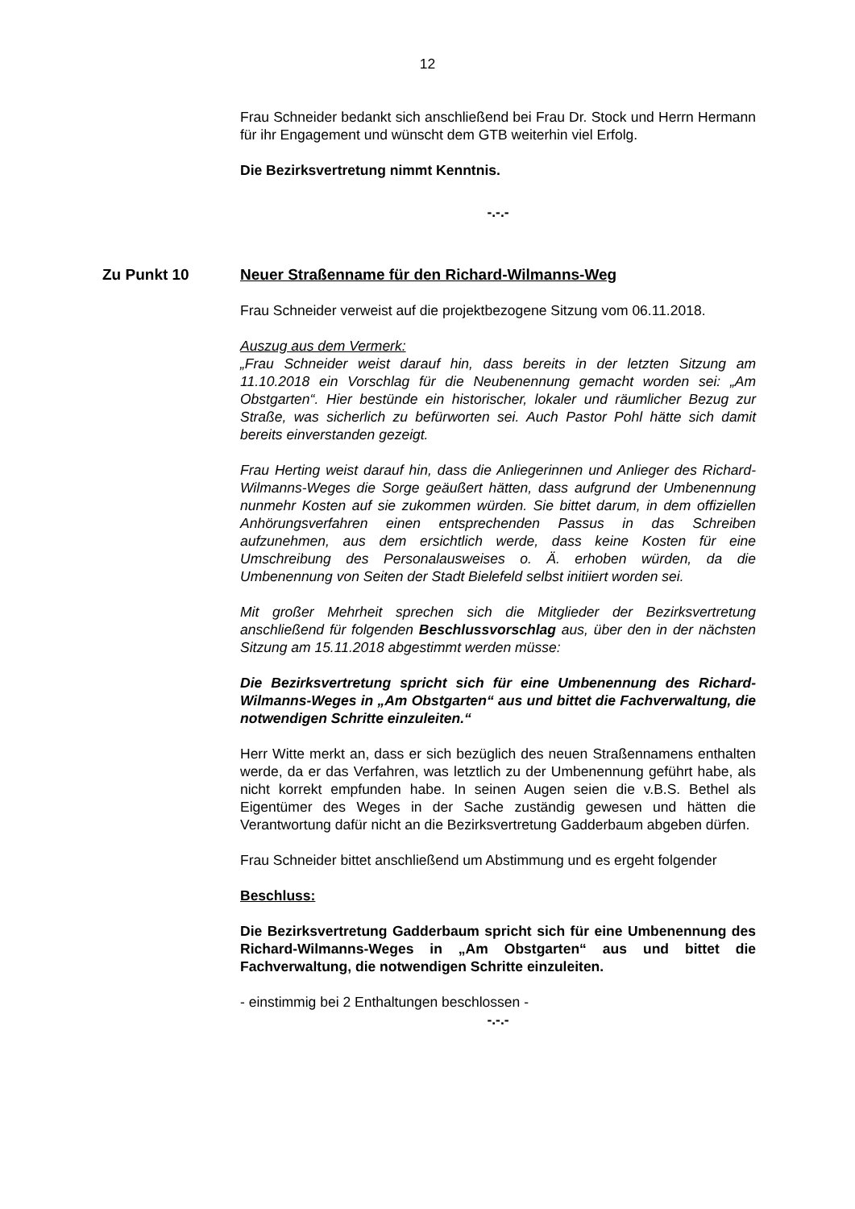12
Frau Schneider bedankt sich anschließend bei Frau Dr. Stock und Herrn Hermann für ihr Engagement und wünscht dem GTB weiterhin viel Erfolg.
Die Bezirksvertretung nimmt Kenntnis.
-.-.-
Zu Punkt 10 Neuer Straßenname für den Richard-Wilmanns-Weg
Frau Schneider verweist auf die projektbezogene Sitzung vom 06.11.2018.
Auszug aus dem Vermerk:
„Frau Schneider weist darauf hin, dass bereits in der letzten Sitzung am 11.10.2018 ein Vorschlag für die Neubenennung gemacht worden sei: „Am Obstgarten“. Hier bestünde ein historischer, lokaler und räumlicher Bezug zur Straße, was sicherlich zu befürworten sei. Auch Pastor Pohl hätte sich damit bereits einverstanden gezeigt.
Frau Herting weist darauf hin, dass die Anliegerinnen und Anlieger des Richard-Wilmanns-Weges die Sorge geäußert hätten, dass aufgrund der Umbenennung nunmehr Kosten auf sie zukommen würden. Sie bittet darum, in dem offiziellen Anhörungsverfahren einen entsprechenden Passus in das Schreiben aufzunehmen, aus dem ersichtlich werde, dass keine Kosten für eine Umschreibung des Personalausweises o. Ä. erhoben würden, da die Umbenennung von Seiten der Stadt Bielefeld selbst initiiert worden sei.
Mit großer Mehrheit sprechen sich die Mitglieder der Bezirksvertretung anschließend für folgenden Beschlussvorschlag aus, über den in der nächsten Sitzung am 15.11.2018 abgestimmt werden müsse:
Die Bezirksvertretung spricht sich für eine Umbenennung des Richard-Wilmanns-Weges in „Am Obstgarten“ aus und bittet die Fachverwaltung, die notwendigen Schritte einzuleiten.“
Herr Witte merkt an, dass er sich bezüglich des neuen Straßennamens enthalten werde, da er das Verfahren, was letztlich zu der Umbenennung geführt habe, als nicht korrekt empfunden habe. In seinen Augen seien die v.B.S. Bethel als Eigentümer des Weges in der Sache zuständig gewesen und hätten die Verantwortung dafür nicht an die Bezirksvertretung Gadderbaum abgeben dürfen.
Frau Schneider bittet anschließend um Abstimmung und es ergeht folgender
Beschluss:
Die Bezirksvertretung Gadderbaum spricht sich für eine Umbenennung des Richard-Wilmanns-Weges in „Am Obstgarten“ aus und bittet die Fachverwaltung, die notwendigen Schritte einzuleiten.
- einstimmig bei 2 Enthaltungen beschlossen -
-.-.-